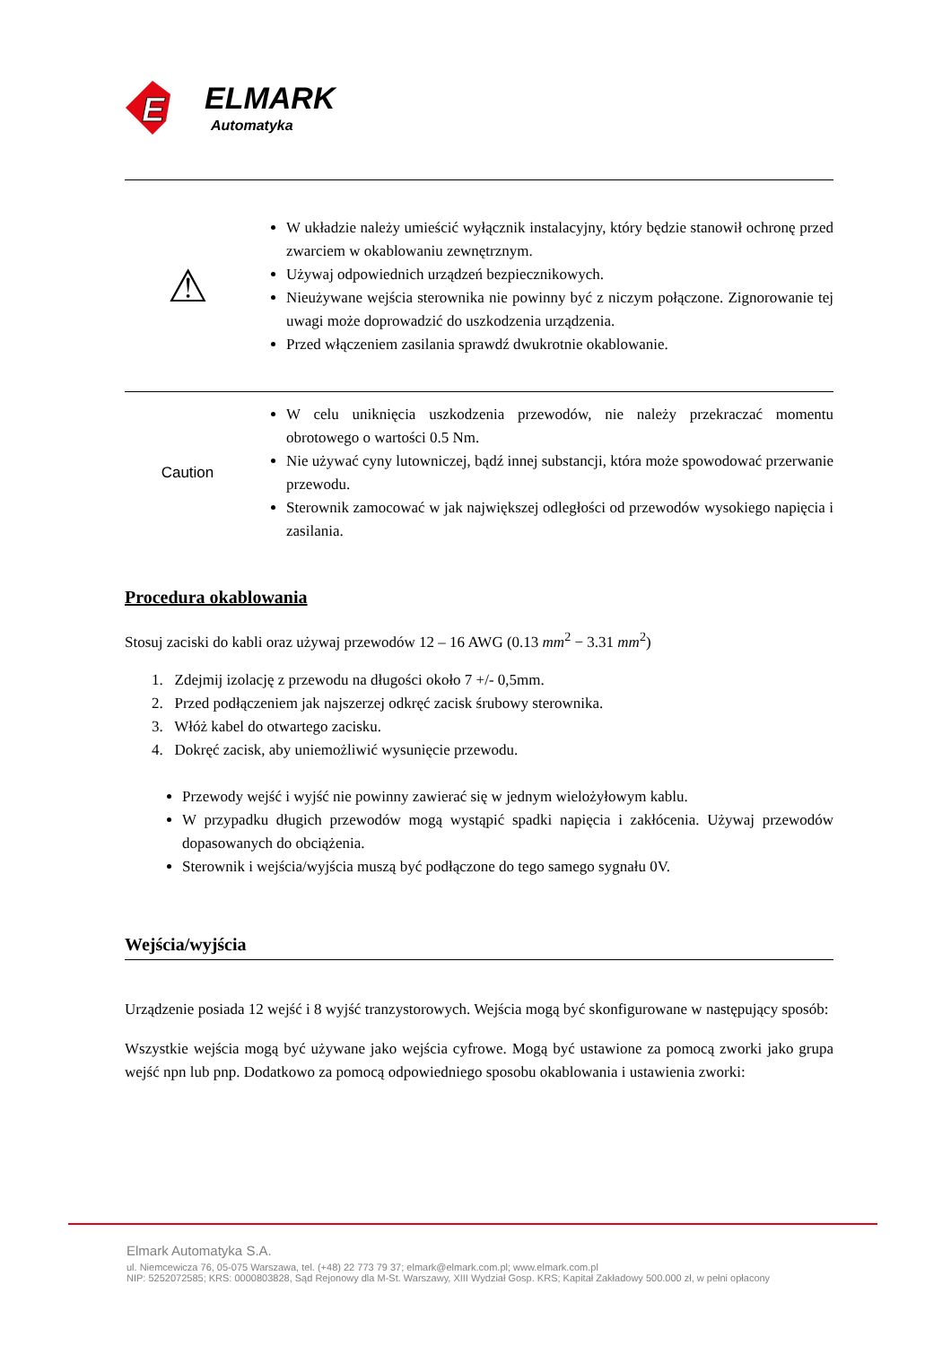E
ELMARK
Automatyka
| ⚠ | W układzie należy umieścić wyłącznik instalacyjny, który będzie stanowił ochronę przed zwarciem w okablowaniu zewnętrznym. Używaj odpowiednich urządzeń bezpiecznikowych. Nieużywane wejścia sterownika nie powinny być z niczym połączone. Zignorowanie tej uwagi może doprowadzić do uszkodzenia urządzenia. Przed włączeniem zasilania sprawdź dwukrotnie okablowanie. |
| Caution | W celu uniknięcia uszkodzenia przewodów, nie należy przekraczać momentu obrotowego o wartości 0.5 Nm. Nie używać cyny lutowniczej, bądź innej substancji, która może spowodować przerwanie przewodu. Sterownik zamocować w jak największej odległości od przewodów wysokiego napięcia i zasilania. |
Procedura okablowania
Stosuj zaciski do kabli oraz używaj przewodów 12 – 16 AWG (0.13 mm<sup>2</sup> − 3.31 mm<sup>2</sup>)
1. Zdejmij izolację z przewodu na długości około 7 +/- 0,5mm.
2. Przed podłączeniem jak najszerzej odkręć zacisk śrubowy sterownika.
3. Włóż kabel do otwartego zacisku.
4. Dokręć zacisk, aby uniemożliwić wysunięcie przewodu.
Przewody wejść i wyjść nie powinny zawierać się w jednym wielożyłowym kablu.
W przypadku długich przewodów mogą wystąpić spadki napięcia i zakłócenia. Używaj przewodów dopasowanych do obciążenia.
Sterownik i wejścia/wyjścia muszą być podłączone do tego samego sygnału 0V.
Wejścia/wyjścia
Urządzenie posiada 12 wejść i 8 wyjść tranzystorowych. Wejścia mogą być skonfigurowane w następujący sposób:
Wszystkie wejścia mogą być używane jako wejścia cyfrowe. Mogą być ustawione za pomocą zworki jako grupa wejść npn lub pnp. Dodatkowo za pomocą odpowiedniego sposobu okablowania i ustawienia zworki:
Elmark Automatyka S.A.
ul. Niemcewicza 76, 05-075 Warszawa, tel. (+48) 22 773 79 37; elmark@elmark.com.pl; www.elmark.com.pl
NIP: 5252072585; KRS: 0000803828, Sąd Rejonowy dla M-St. Warszawy, XIII Wydział Gosp. KRS; Kapitał Zakładowy 500.000 zł, w pełni opłacony